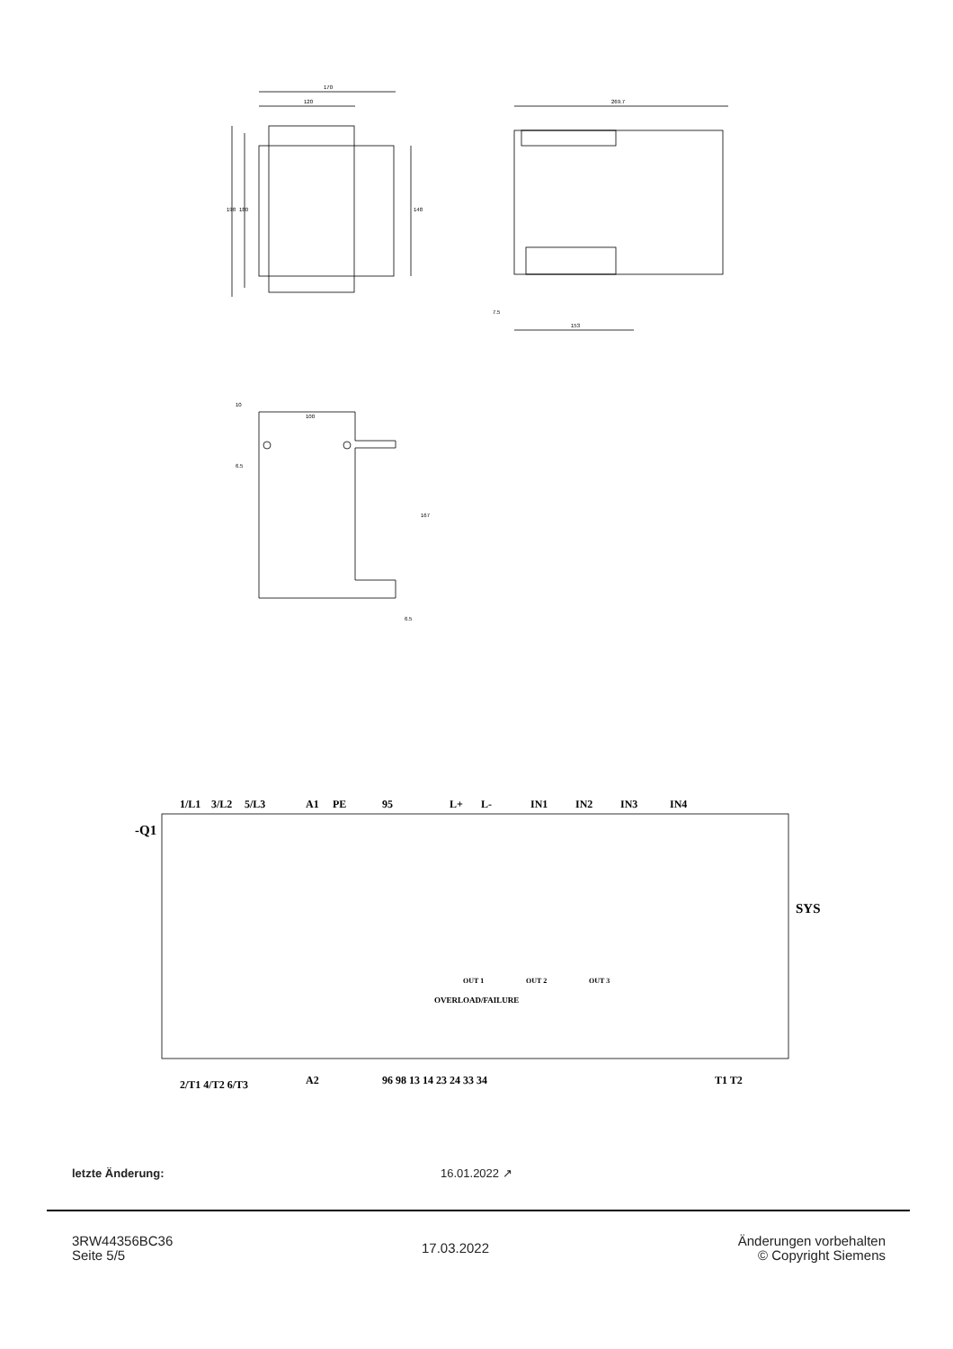170
120
198
180
148
269.7
153
7.5
10
100
167
6.5
6.5
-Q1
1/L1
3/L2
5/L3
A1
PE
95
L+
L-
IN1
IN2
IN3
IN4
SYS
OVERLOAD/FAILURE
OUT 1
OUT 2
OUT 3
2/T1 4/T2 6/T3
A2
96 98 13 14 23 24 33 34
T1 T2
letzte Änderung: 16.01.2022 ↗
3RW44356BC36
Seite 5/5
17.03.2022
Änderungen vorbehalten
© Copyright Siemens